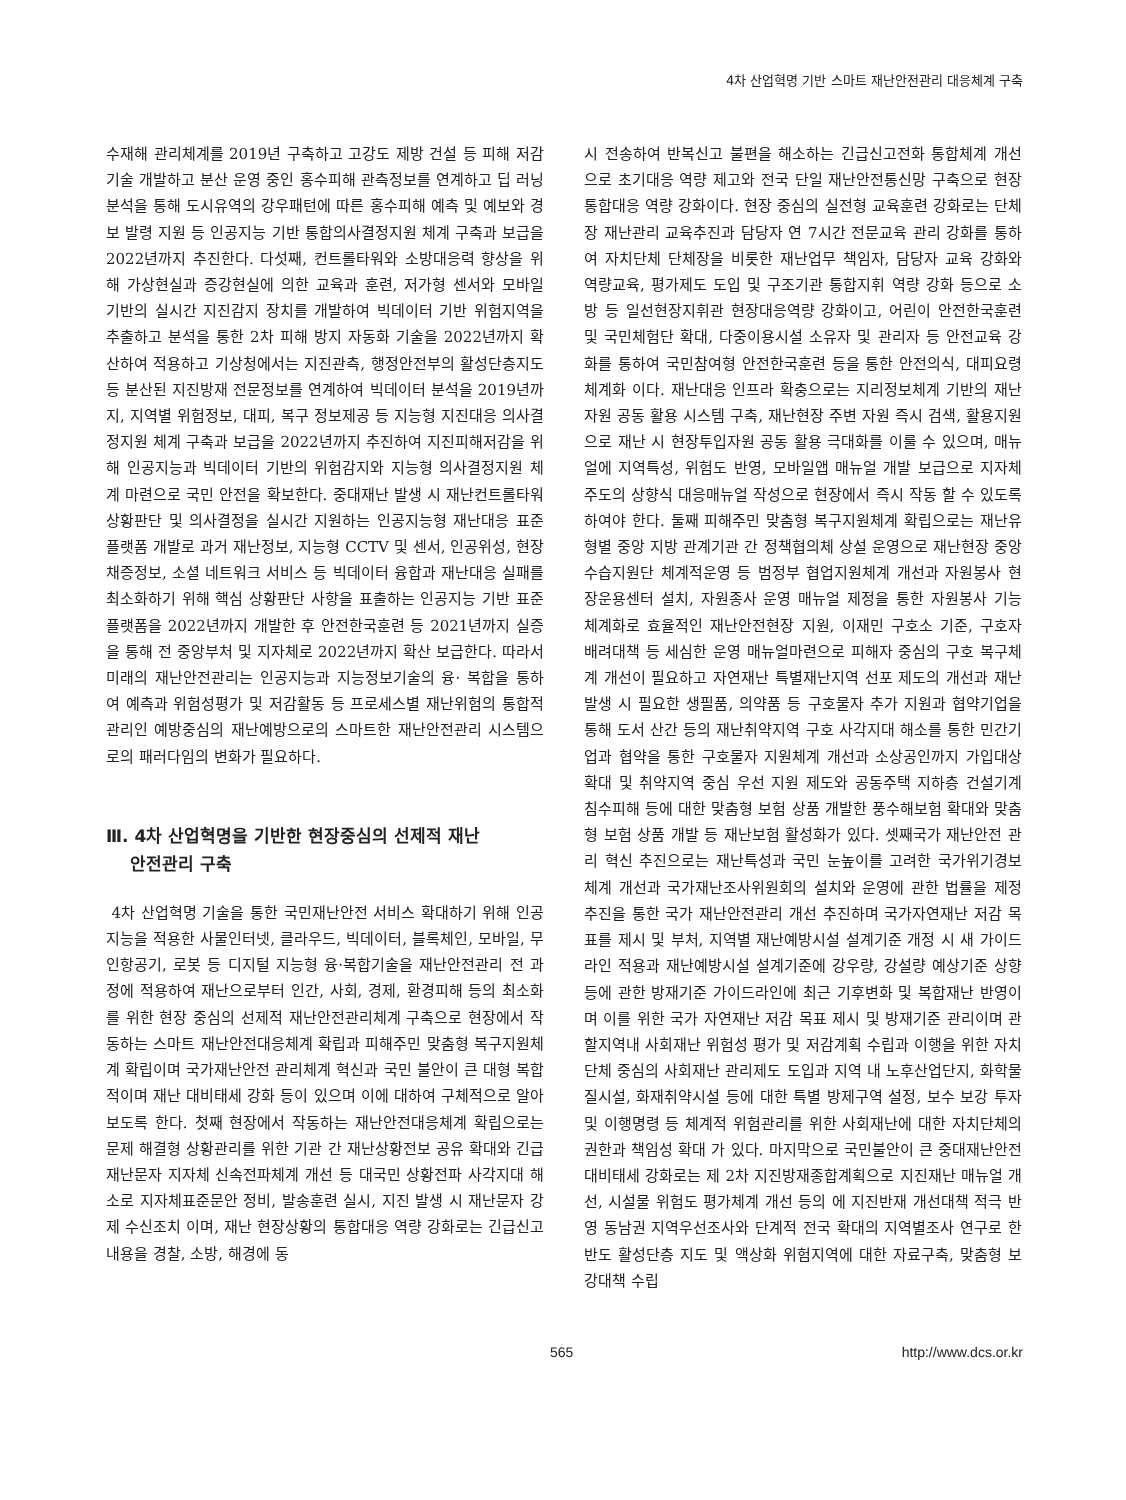4차 산업혁명 기반 스마트 재난안전관리 대응체계 구축
수재해 관리체계를 2019년 구축하고 고강도 제방 건설 등 피해 저감 기술 개발하고 분산 운영 중인 홍수피해 관측정보를 연계하고 딥 러닝 분석을 통해 도시유역의 강우패턴에 따른 홍수피해 예측 및 예보와 경보 발령 지원 등 인공지능 기반 통합의사결정지원 체계 구축과 보급을 2022년까지 추진한다. 다섯째, 컨트롤타워와 소방대응력 향상을 위해 가상현실과 증강현실에 의한 교육과 훈련, 저가형 센서와 모바일 기반의 실시간 지진감지 장치를 개발하여 빅데이터 기반 위험지역을 추출하고 분석을 통한 2차 피해 방지 자동화 기술을 2022년까지 확산하여 적용하고 기상청에서는 지진관측, 행정안전부의 활성단층지도 등 분산된 지진방재 전문정보를 연계하여 빅데이터 분석을 2019년까지, 지역별 위험정보, 대피, 복구 정보제공 등 지능형 지진대응 의사결정지원 체계 구축과 보급을 2022년까지 추진하여 지진피해저감을 위해 인공지능과 빅데이터 기반의 위험감지와 지능형 의사결정지원 체계 마련으로 국민 안전을 확보한다. 중대재난 발생 시 재난컨트롤타워상황판단 및 의사결정을 실시간 지원하는 인공지능형 재난대응 표준플랫폼 개발로 과거 재난정보, 지능형 CCTV 및 센서, 인공위성, 현장채증정보, 소셜 네트워크 서비스 등 빅데이터 융합과 재난대응 실패를 최소화하기 위해 핵심 상황판단 사항을 표출하는 인공지능 기반 표준플랫폼을 2022년까지 개발한 후 안전한국훈련 등 2021년까지 실증을 통해 전 중앙부처 및 지자체로 2022년까지 확산 보급한다. 따라서 미래의 재난안전관리는 인공지능과 지능정보기술의 융· 복합을 통하여 예측과 위험성평가 및 저감활동 등 프로세스별 재난위험의 통합적 관리인 예방중심의 재난예방으로의 스마트한 재난안전관리 시스템으로의 패러다임의 변화가 필요하다.
Ⅲ. 4차 산업혁명을 기반한 현장중심의 선제적 재난
안전관리 구축
4차 산업혁명 기술을 통한 국민재난안전 서비스 확대하기 위해 인공지능을 적용한 사물인터넷, 클라우드, 빅데이터, 블록체인, 모바일, 무인항공기, 로봇 등 디지털 지능형 융·복합기술을 재난안전관리 전 과정에 적용하여 재난으로부터 인간, 사회, 경제, 환경피해 등의 최소화를 위한 현장 중심의 선제적 재난안전관리체계 구축으로 현장에서 작동하는 스마트 재난안전대응체계 확립과 피해주민 맞춤형 복구지원체계 확립이며 국가재난안전 관리체계 혁신과 국민 불안이 큰 대형 복합적이며 재난 대비태세 강화 등이 있으며 이에 대하여 구체적으로 알아보도록 한다. 첫째 현장에서 작동하는 재난안전대응체계 확립으로는 문제 해결형 상황관리를 위한 기관 간 재난상황전보 공유 확대와 긴급재난문자 지자체 신속전파체계 개선 등 대국민 상황전파 사각지대 해소로 지자체표준문안 정비, 발송훈련 실시, 지진 발생 시 재난문자 강제 수신조치 이며, 재난 현장상황의 통합대응 역량 강화로는 긴급신고내용을 경찰, 소방, 해경에 동
시 전송하여 반복신고 불편을 해소하는 긴급신고전화 통합체계 개선으로 초기대응 역량 제고와 전국 단일 재난안전통신망 구축으로 현장 통합대응 역량 강화이다. 현장 중심의 실전형 교육훈련 강화로는 단체장 재난관리 교육추진과 담당자 연 7시간 전문교육 관리 강화를 통하여 자치단체 단체장을 비롯한 재난업무 책임자, 담당자 교육 강화와 역량교육, 평가제도 도입 및 구조기관 통합지휘 역량 강화 등으로 소방 등 일선현장지휘관 현장대응역량 강화이고, 어린이 안전한국훈련 및 국민체험단 확대, 다중이용시설 소유자 및 관리자 등 안전교육 강화를 통하여 국민참여형 안전한국훈련 등을 통한 안전의식, 대피요령 체계화 이다. 재난대응 인프라 확충으로는 지리정보체계 기반의 재난자원 공동 활용 시스템 구축, 재난현장 주변 자원 즉시 검색, 활용지원으로 재난 시 현장투입자원 공동 활용 극대화를 이룰 수 있으며, 매뉴얼에 지역특성, 위험도 반영, 모바일앱 매뉴얼 개발 보급으로 지자체 주도의 상향식 대응매뉴얼 작성으로 현장에서 즉시 작동 할 수 있도록 하여야 한다. 둘째 피해주민 맞춤형 복구지원체계 확립으로는 재난유형별 중앙 지방 관계기관 간 정책협의체 상설 운영으로 재난현장 중앙수습지원단 체계적운영 등 범정부 협업지원체계 개선과 자원봉사 현장운용센터 설치, 자원종사 운영 매뉴얼 제정을 통한 자원봉사 기능 체계화로 효율적인 재난안전현장 지원, 이재민 구호소 기준, 구호자 배려대책 등 세심한 운영 매뉴얼마련으로 피해자 중심의 구호 복구체계 개선이 필요하고 자연재난 특별재난지역 선포 제도의 개선과 재난발생 시 필요한 생필품, 의약품 등 구호물자 추가 지원과 협약기업을 통해 도서 산간 등의 재난취약지역 구호 사각지대 해소를 통한 민간기업과 협약을 통한 구호물자 지원체계 개선과 소상공인까지 가입대상 확대 및 취약지역 중심 우선 지원 제도와 공동주택 지하층 건설기계 침수피해 등에 대한 맞춤형 보험 상품 개발한 풍수해보험 확대와 맞춤형 보험 상품 개발 등 재난보험 활성화가 있다. 셋째국가 재난안전 관리 혁신 추진으로는 재난특성과 국민 눈높이를 고려한 국가위기경보체계 개선과 국가재난조사위원회의 설치와 운영에 관한 법률을 제정 추진을 통한 국가 재난안전관리 개선 추진하며 국가자연재난 저감 목표를 제시 및 부처, 지역별 재난예방시설 설계기준 개정 시 새 가이드라인 적용과 재난예방시설 설계기준에 강우량, 강설량 예상기준 상향 등에 관한 방재기준 가이드라인에 최근 기후변화 및 복합재난 반영이며 이를 위한 국가 자연재난 저감 목표 제시 및 방재기준 관리이며 관할지역내 사회재난 위험성 평가 및 저감계획 수립과 이행을 위한 자치단체 중심의 사회재난 관리제도 도입과 지역 내 노후산업단지, 화학물질시설, 화재취약시설 등에 대한 특별 방제구역 설정, 보수 보강 투자 및 이행명령 등 체계적 위험관리를 위한 사회재난에 대한 자치단체의 권한과 책임성 확대 가 있다. 마지막으로 국민불안이 큰 중대재난안전 대비태세 강화로는 제 2차 지진방재종합계획으로 지진재난 매뉴얼 개선, 시설물 위험도 평가체계 개선 등의 에 지진반재 개선대책 적극 반영 동남권 지역우선조사와 단계적 전국 확대의 지역별조사 연구로 한반도 활성단층 지도 및 액상화 위험지역에 대한 자료구축, 맞춤형 보강대책 수립
565 http://www.dcs.or.kr